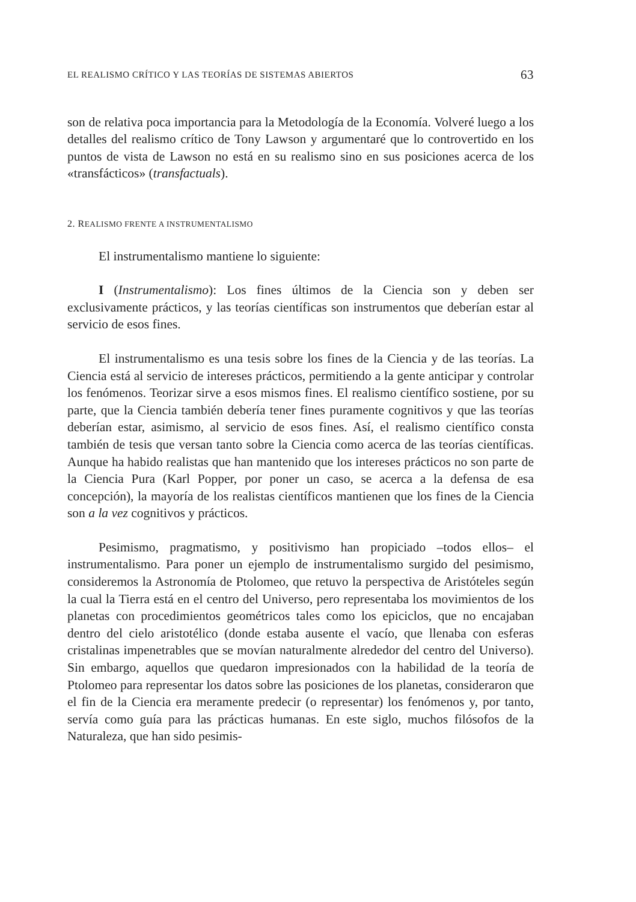EL REALISMO CRÍTICO Y LAS TEORÍAS DE SISTEMAS ABIERTOS 63
son de relativa poca importancia para la Metodología de la Economía. Volveré luego a los detalles del realismo crítico de Tony Lawson y argumentaré que lo controvertido en los puntos de vista de Lawson no está en su realismo sino en sus posiciones acerca de los «transfácticos» (transfactuals).
2. REALISMO FRENTE A INSTRUMENTALISMO
El instrumentalismo mantiene lo siguiente:
I (Instrumentalismo): Los fines últimos de la Ciencia son y deben ser exclusivamente prácticos, y las teorías científicas son instrumentos que deberían estar al servicio de esos fines.
El instrumentalismo es una tesis sobre los fines de la Ciencia y de las teorías. La Ciencia está al servicio de intereses prácticos, permitiendo a la gente anticipar y controlar los fenómenos. Teorizar sirve a esos mismos fines. El realismo científico sostiene, por su parte, que la Ciencia también debería tener fines puramente cognitivos y que las teorías deberían estar, asimismo, al servicio de esos fines. Así, el realismo científico consta también de tesis que versan tanto sobre la Ciencia como acerca de las teorías científicas. Aunque ha habido realistas que han mantenido que los intereses prácticos no son parte de la Ciencia Pura (Karl Popper, por poner un caso, se acerca a la defensa de esa concepción), la mayoría de los realistas científicos mantienen que los fines de la Ciencia son a la vez cognitivos y prácticos.
Pesimismo, pragmatismo, y positivismo han propiciado –todos ellos– el instrumentalismo. Para poner un ejemplo de instrumentalismo surgido del pesimismo, consideremos la Astronomía de Ptolomeo, que retuvo la perspectiva de Aristóteles según la cual la Tierra está en el centro del Universo, pero representaba los movimientos de los planetas con procedimientos geométricos tales como los epiciclos, que no encajaban dentro del cielo aristotélico (donde estaba ausente el vacío, que llenaba con esferas cristalinas impenetrables que se movían naturalmente alrededor del centro del Universo). Sin embargo, aquellos que quedaron impresionados con la habilidad de la teoría de Ptolomeo para representar los datos sobre las posiciones de los planetas, consideraron que el fin de la Ciencia era meramente predecir (o representar) los fenómenos y, por tanto, servía como guía para las prácticas humanas. En este siglo, muchos filósofos de la Naturaleza, que han sido pesimis-